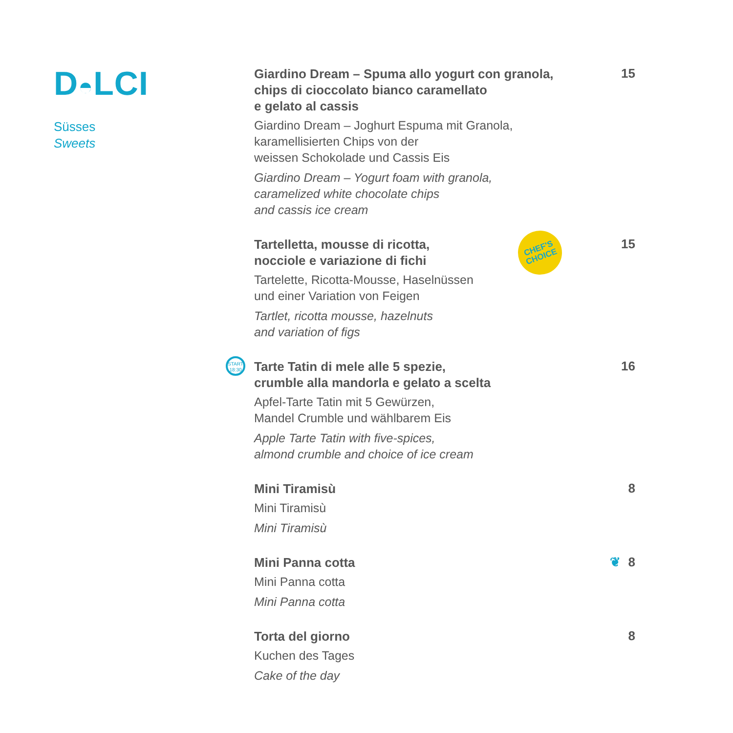D◓LCI
Süsses
Sweets
Giardino Dream – Spuma allo yogurt con granola,
chips di cioccolato bianco caramellato
e gelato al cassis
Giardino Dream – Joghurt Espuma mit Granola,
karamellisierten Chips von der
weissen Schokolade und Cassis Eis
Giardino Dream – Yogurt foam with granola,
caramelized white chocolate chips
and cassis ice cream
15
Tartelletta, mousse di ricotta,
nocciole e variazione di fichi
Tartelette, Ricotta-Mousse, Haselnüssen
und einer Variation von Feigen
Tartlet, ricotta mousse, hazelnuts
and variation of figs
CHEF'S
CHOICE
15
START
18:30
Tarte Tatin di mele alle 5 spezie,
crumble alla mandorla e gelato a scelta
Apfel-Tarte Tatin mit 5 Gewürzen,
Mandel Crumble und wählbarem Eis
Apple Tarte Tatin with five-spices,
almond crumble and choice of ice cream
16
Mini Tiramisù
Mini Tiramisù
Mini Tiramisù
8
Mini Panna cotta
Mini Panna cotta
Mini Panna cotta
❦ 8
Torta del giorno
Kuchen des Tages
Cake of the day
8